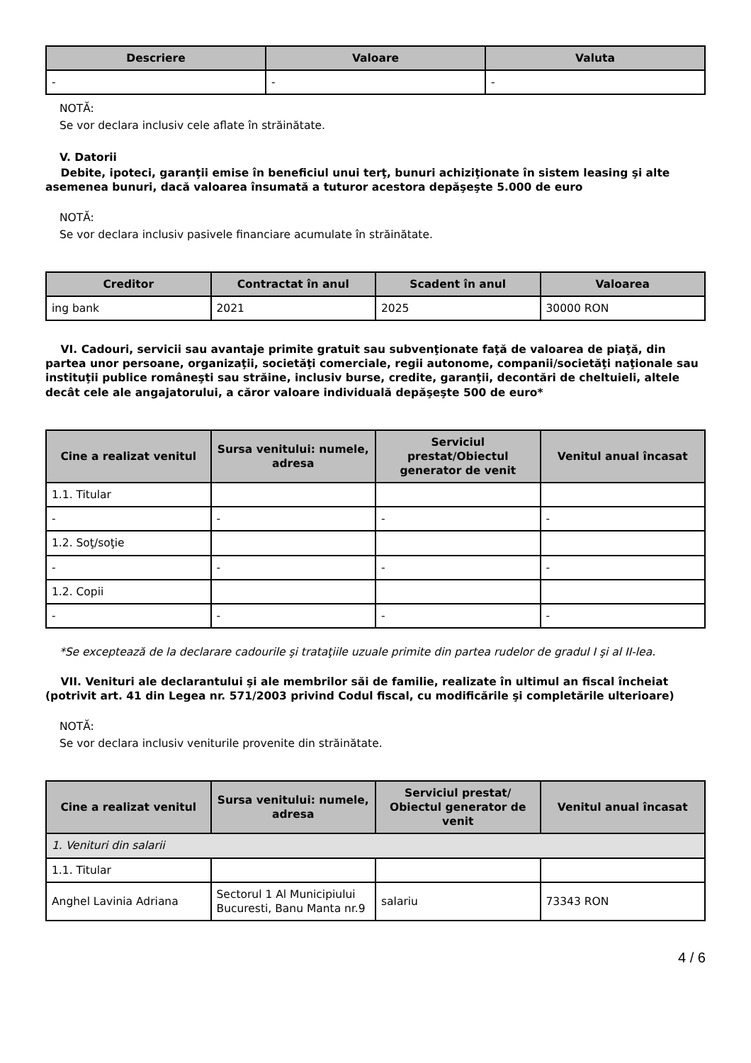| Descriere | Valoare | Valuta |
| --- | --- | --- |
| - | - | - |
NOTĂ:
Se vor declara inclusiv cele aflate în străinătate.
V. Datorii
Debite, ipoteci, garanţii emise în beneficiul unui terţ, bunuri achiziţionate în sistem leasing şi alte asemenea bunuri, dacă valoarea însumată a tuturor acestora depăşeşte 5.000 de euro
NOTĂ:
Se vor declara inclusiv pasivele financiare acumulate în străinătate.
| Creditor | Contractat în anul | Scadent în anul | Valoarea |
| --- | --- | --- | --- |
| ing bank | 2021 | 2025 | 30000 RON |
VI. Cadouri, servicii sau avantaje primite gratuit sau subvenţionate faţă de valoarea de piaţă, din partea unor persoane, organizaţii, societăţi comerciale, regii autonome, companii/societăţi naţionale sau instituţii publice româneşti sau străine, inclusiv burse, credite, garanţii, decontări de cheltuieli, altele decât cele ale angajatorului, a căror valoare individuală depăşeşte 500 de euro*
| Cine a realizat venitul | Sursa venitului: numele, adresa | Serviciul prestat/Obiectul generator de venit | Venitul anual încasat |
| --- | --- | --- | --- |
| 1.1. Titular | | | |
| - | - | - | - |
| 1.2. Soţ/soţie | | | |
| - | - | - | - |
| 1.2. Copii | | | |
| - | - | - | - |
*Se exceptează de la declarare cadourile şi trataţiile uzuale primite din partea rudelor de gradul I şi al II-lea.
VII. Venituri ale declarantului şi ale membrilor săi de familie, realizate în ultimul an fiscal încheiat (potrivit art. 41 din Legea nr. 571/2003 privind Codul fiscal, cu modificările şi completările ulterioare)
NOTĂ:
Se vor declara inclusiv veniturile provenite din străinătate.
| Cine a realizat venitul | Sursa venitului: numele, adresa | Serviciul prestat/ Obiectul generator de venit | Venitul anual încasat |
| --- | --- | --- | --- |
| 1. Venituri din salarii | | | |
| 1.1. Titular | | | |
| Anghel Lavinia Adriana | Sectorul 1 Al Municipiului Bucuresti, Banu Manta nr.9 | salariu | 73343 RON |
4 / 6